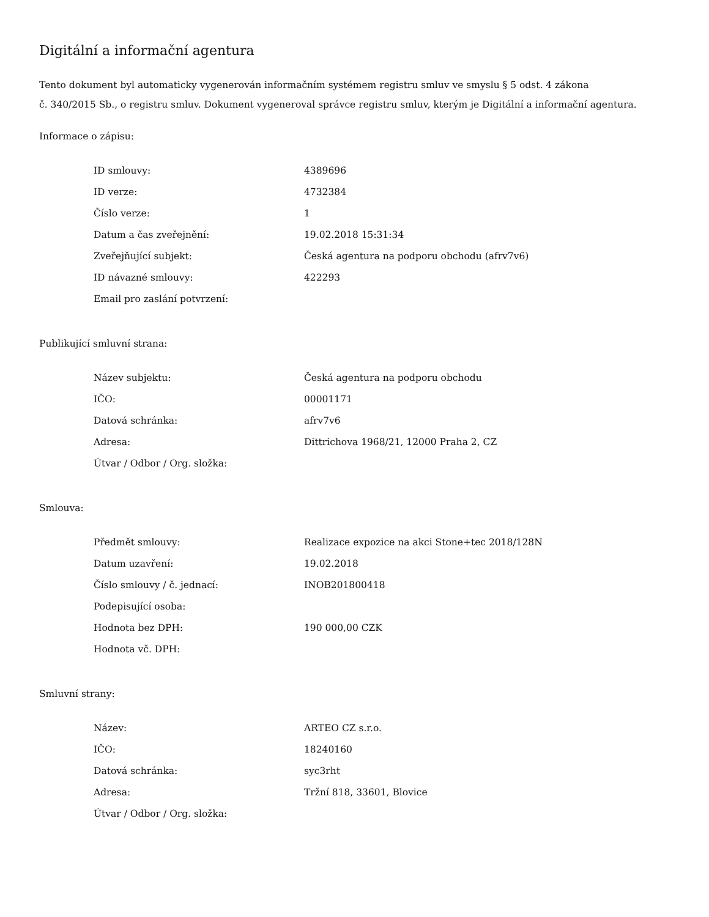Digitální a informační agentura
Tento dokument byl automaticky vygenerován informačním systémem registru smluv ve smyslu § 5 odst. 4 zákona
č. 340/2015 Sb., o registru smluv. Dokument vygeneroval správce registru smluv, kterým je Digitální a informační agentura.
Informace o zápisu:
| ID smlouvy: | 4389696 |
| ID verze: | 4732384 |
| Číslo verze: | 1 |
| Datum a čas zveřejnění: | 19.02.2018 15:31:34 |
| Zveřejňující subjekt: | Česká agentura na podporu obchodu (afrv7v6) |
| ID návazné smlouvy: | 422293 |
| Email pro zaslání potvrzení: | |
Publikující smluvní strana:
| Název subjektu: | Česká agentura na podporu obchodu |
| IČO: | 00001171 |
| Datová schránka: | afrv7v6 |
| Adresa: | Dittrichova 1968/21, 12000 Praha 2, CZ |
| Útvar / Odbor / Org. složka: | |
Smlouva:
| Předmět smlouvy: | Realizace expozice na akci Stone+tec 2018/128N |
| Datum uzavření: | 19.02.2018 |
| Číslo smlouvy / č. jednací: | INOB201800418 |
| Podepisující osoba: | |
| Hodnota bez DPH: | 190 000,00 CZK |
| Hodnota vč. DPH: | |
Smluvní strany:
| Název: | ARTEO CZ s.r.o. |
| IČO: | 18240160 |
| Datová schránka: | syc3rht |
| Adresa: | Tržní 818, 33601, Blovice |
| Útvar / Odbor / Org. složka: | |